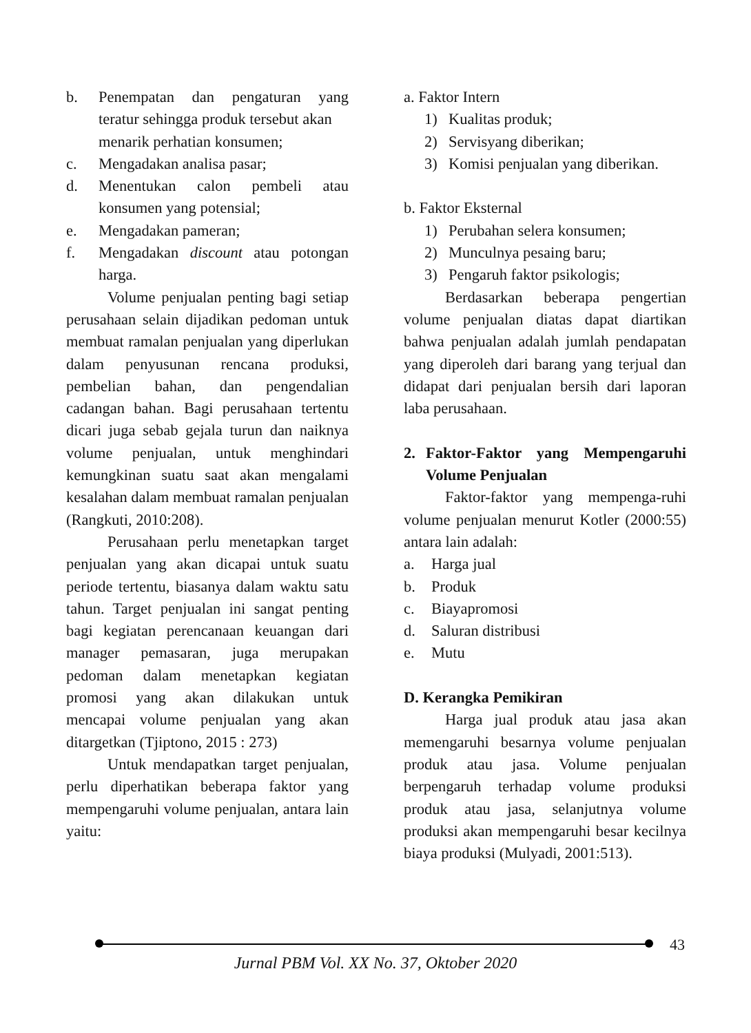b. Penempatan dan pengaturan yang teratur sehingga produk tersebut akan
menarik perhatian konsumen;
c. Mengadakan analisa pasar;
d. Menentukan calon pembeli atau konsumen yang potensial;
e. Mengadakan pameran;
f. Mengadakan discount atau potongan harga.
Volume penjualan penting bagi setiap perusahaan selain dijadikan pedoman untuk membuat ramalan penjualan yang diperlukan dalam penyusunan rencana produksi, pembelian bahan, dan pengendalian cadangan bahan. Bagi perusahaan tertentu dicari juga sebab gejala turun dan naiknya volume penjualan, untuk menghindari kemungkinan suatu saat akan mengalami kesalahan dalam membuat ramalan penjualan (Rangkuti, 2010:208).
Perusahaan perlu menetapkan target penjualan yang akan dicapai untuk suatu periode tertentu, biasanya dalam waktu satu tahun. Target penjualan ini sangat penting bagi kegiatan perencanaan keuangan dari manager pemasaran, juga merupakan pedoman dalam menetapkan kegiatan promosi yang akan dilakukan untuk mencapai volume penjualan yang akan ditargetkan (Tjiptono, 2015 : 273)
Untuk mendapatkan target penjualan, perlu diperhatikan beberapa faktor yang mempengaruhi volume penjualan, antara lain yaitu:
a. Faktor Intern
1) Kualitas produk;
2) Servisyang diberikan;
3) Komisi penjualan yang diberikan.
b. Faktor Eksternal
1) Perubahan selera konsumen;
2) Munculnya pesaing baru;
3) Pengaruh faktor psikologis;
Berdasarkan beberapa pengertian volume penjualan diatas dapat diartikan bahwa penjualan adalah jumlah pendapatan yang diperoleh dari barang yang terjual dan didapat dari penjualan bersih dari laporan laba perusahaan.
2. Faktor-Faktor yang Mempengaruhi Volume Penjualan
Faktor-faktor yang mempenga-ruhi volume penjualan menurut Kotler (2000:55) antara lain adalah:
a. Harga jual
b. Produk
c. Biayapromosi
d. Saluran distribusi
e. Mutu
D. Kerangka Pemikiran
Harga jual produk atau jasa akan memengaruhi besarnya volume penjualan produk atau jasa. Volume penjualan berpengaruh terhadap volume produksi produk atau jasa, selanjutnya volume produksi akan mempengaruhi besar kecilnya biaya produksi (Mulyadi, 2001:513).
43
Jurnal PBM Vol. XX No. 37, Oktober 2020